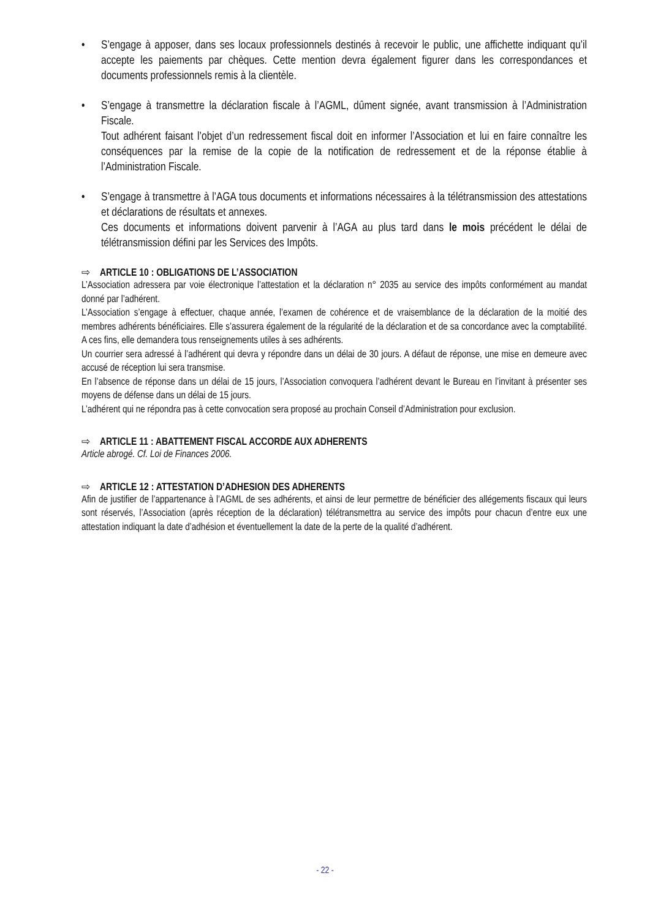• S’engage à apposer, dans ses locaux professionnels destinés à recevoir le public, une affichette indiquant qu’il accepte les paiements par chèques. Cette mention devra également figurer dans les correspondances et documents professionnels remis à la clientèle.
• S’engage à transmettre la déclaration fiscale à l’AGML, dûment signée, avant transmission à l’Administration Fiscale.
Tout adhérent faisant l’objet d’un redressement fiscal doit en informer l’Association et lui en faire connaître les conséquences par la remise de la copie de la notification de redressement et de la réponse établie à l’Administration Fiscale.
• S’engage à transmettre à l’AGA tous documents et informations nécessaires à la télétransmission des attestations et déclarations de résultats et annexes.
Ces documents et informations doivent parvenir à l’AGA au plus tard dans le mois précédent le délai de télétransmission défini par les Services des Impôts.
⇨ ARTICLE 10 : OBLIGATIONS DE L’ASSOCIATION
L’Association adressera par voie électronique l’attestation et la déclaration n° 2035 au service des impôts conformément au mandat donné par l’adhérent.
L’Association s’engage à effectuer, chaque année, l’examen de cohérence et de vraisemblance de la déclaration de la moitié des membres adhérents bénéficiaires. Elle s’assurera également de la régularité de la déclaration et de sa concordance avec la comptabilité. A ces fins, elle demandera tous renseignements utiles à ses adhérents.
Un courrier sera adressé à l’adhérent qui devra y répondre dans un délai de 30 jours. A défaut de réponse, une mise en demeure avec accusé de réception lui sera transmise.
En l’absence de réponse dans un délai de 15 jours, l’Association convoquera l’adhérent devant le Bureau en l’invitant à présenter ses moyens de défense dans un délai de 15 jours.
L’adhérent qui ne répondra pas à cette convocation sera proposé au prochain Conseil d’Administration pour exclusion.
⇨ ARTICLE 11 : ABATTEMENT FISCAL ACCORDE AUX ADHERENTS
Article abrogé. Cf. Loi de Finances 2006.
⇨ ARTICLE 12 : ATTESTATION D’ADHESION DES ADHERENTS
Afin de justifier de l’appartenance à l’AGML de ses adhérents, et ainsi de leur permettre de bénéficier des allégements fiscaux qui leurs sont réservés, l’Association (après réception de la déclaration) télétransmettra au service des impôts pour chacun d’entre eux une attestation indiquant la date d’adhésion et éventuellement la date de la perte de la qualité d’adhérent.
- 22 -